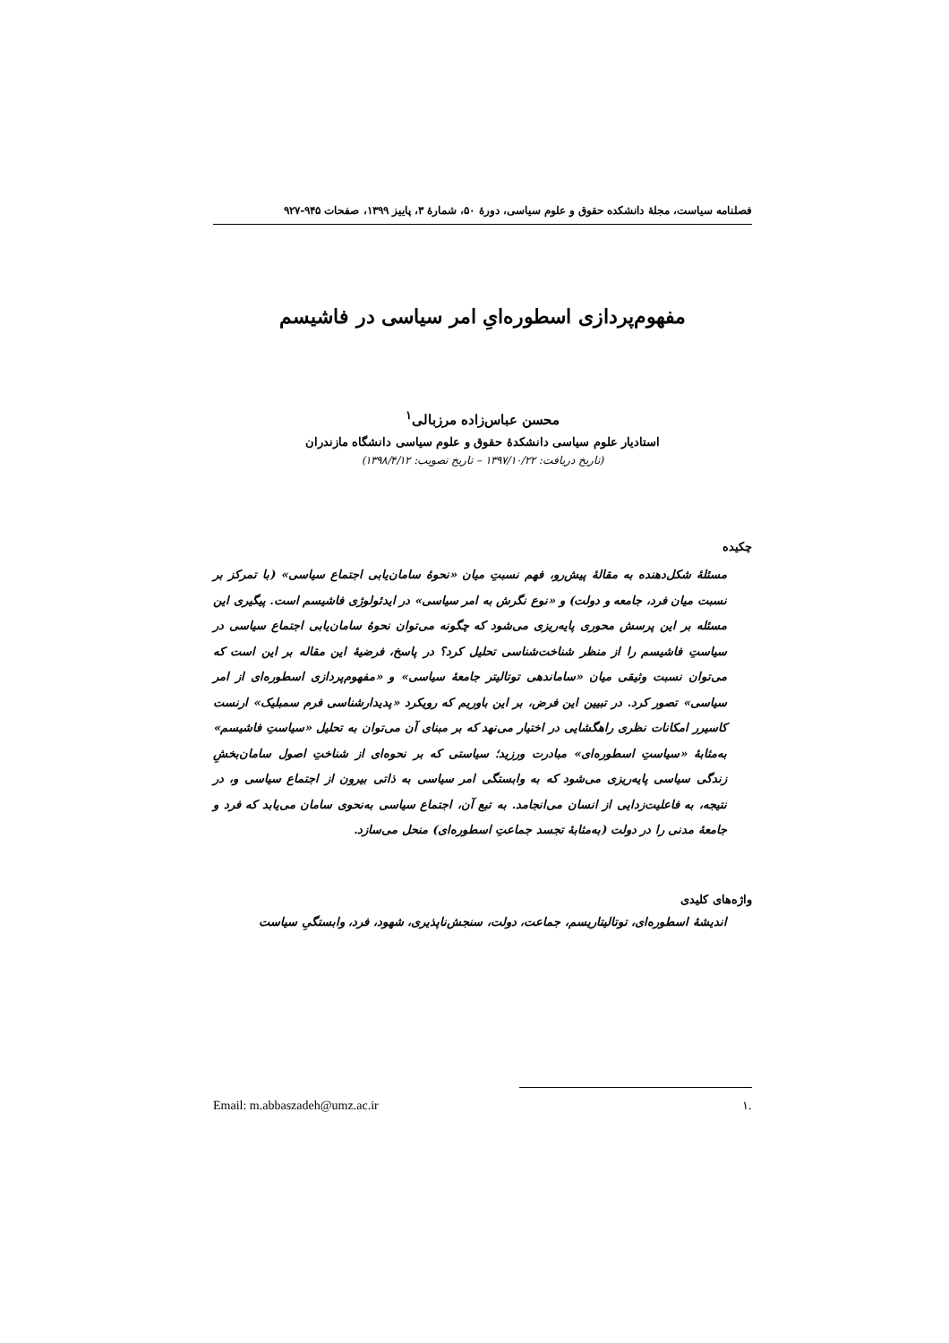فصلنامه سیاست، مجلهٔ دانشکده حقوق و علوم سیاسی، دورهٔ ۵۰، شمارهٔ ۳، پاییز ۱۳۹۹، صفحات ۹۴۵-۹۲۷
مفهوم‌پردازی اسطوره‌ایِ امر سیاسی در فاشیسم
محسن عباس‌زاده مرزبالی<sup>۱</sup>
استادیار علوم سیاسی دانشکدهٔ حقوق و علوم سیاسی دانشگاه مازندران
(تاریخ دریافت: ۱۳۹۷/۱۰/۲۲ – تاریخ تصویب: ۱۳۹۸/۴/۱۲)
چکیده
مسئلهٔ شکل‌دهنده به مقالهٔ پیش‌رو، فهم نسبتِ میان «نحوهٔ سامان‌یابی اجتماع سیاسی» (با تمرکز بر نسبت میان فرد، جامعه و دولت) و «نوع نگرش به امر سیاسی» در ایدئولوژی فاشیسم است. پیگیری این مسئله بر این پرسش محوری پایه‌ریزی می‌شود که چگونه می‌توان نحوهٔ سامان‌یابی اجتماع سیاسی در سیاستِ فاشیسم را از منظر شناخت‌شناسی تحلیل کرد؟ در پاسخ، فرضیهٔ این مقاله بر این است که می‌توان نسبت وثیقی میان «ساماندهی توتالیتر جامعهٔ سیاسی» و «مفهوم‌پردازی اسطوره‌ای از امر سیاسی» تصور کرد. در تبیین این فرض، بر این باوریم که رویکرد «پدیدارشناسی فرم سمبلیک» ارنست کاسیرر امکانات نظری راهگشایی در اختیار می‌نهد که بر مبنای آن می‌توان به تحلیل «سیاستِ فاشیسم» به‌مثابهٔ «سیاستِ اسطوره‌ای» مبادرت ورزید؛ سیاستی که بر نحوه‌ای از شناختِ اصول سامان‌بخشِ زندگی سیاسی پایه‌ریزی می‌شود که به وابستگی امر سیاسی به ذاتی بیرون از اجتماع سیاسی و، در نتیجه، به فاعلیت‌زدایی از انسان می‌انجامد. به تبع آن، اجتماع سیاسی به‌نحوی سامان می‌یابد که فرد و جامعهٔ مدنی را در دولت (به‌مثابهٔ تجسد جماعتِ اسطوره‌ای) منحل می‌سازد.
واژه‌های کلیدی
اندیشهٔ اسطوره‌ای، توتالیتاریسم، جماعت، دولت، سنجش‌ناپذیری، شهود، فرد، وابستگیِ سیاست
.۱ Email: m.abbaszadeh@umz.ac.ir